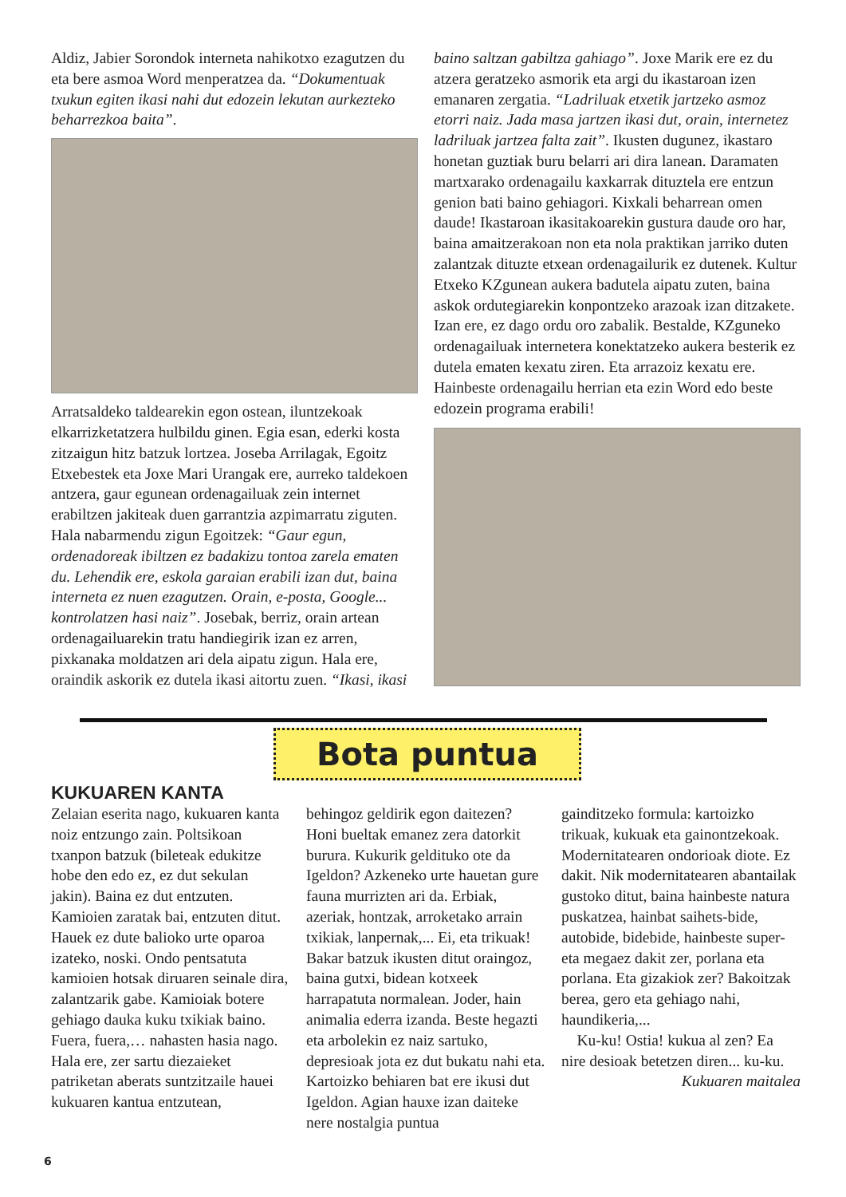Aldiz, Jabier Sorondok interneta nahikotxo ezagutzen du eta bere asmoa Word menperatzea da. “Dokumentuak txukun egiten ikasi nahi dut edozein lekutan aurkezteko beharrezkoa baita”.
Arratsaldeko taldearekin egon ostean, iluntzekoak elkarrizketatzera hulbildu ginen. Egia esan, ederki kosta zitzaigun hitz batzuk lortzea. Joseba Arrilagak, Egoitz Etxebestek eta Joxe Mari Urangak ere, aurreko taldekoen antzera, gaur egunean ordenagailuak zein internet erabiltzen jakiteak duen garrantzia azpimarratu ziguten. Hala nabarmendu zigun Egoitzek: “Gaur egun, ordenadoreak ibiltzen ez badakizu tontoa zarela ematen du. Lehendik ere, eskola garaian erabili izan dut, baina interneta ez nuen ezagutzen. Orain, e-posta, Google... kontrolatzen hasi naiz”. Josebak, berriz, orain artean ordenagailuarekin tratu handiegirik izan ez arren, pixkanaka moldatzen ari dela aipatu zigun. Hala ere, oraindik askorik ez dutela ikasi aitortu zuen. “Ikasi, ikasi
baino saltzan gabiltza gahiago”. Joxe Marik ere ez du atzera geratzeko asmorik eta argi du ikastaroan izen emanaren zergatia. “Ladriluak etxetik jartzeko asmoz etorri naiz. Jada masa jartzen ikasi dut, orain, internetez ladriluak jartzea falta zait”. Ikusten dugunez, ikastaro honetan guztiak buru belarri ari dira lanean. Daramaten martxarako ordenagailu kaxkarrak dituztela ere entzun genion bati baino gehiagori. Kixkali beharrean omen daude! Ikastaroan ikasitakoarekin gustura daude oro har, baina amaitzerakoan non eta nola praktikan jarriko duten zalantzak dituzte etxean ordenagailurik ez dutenek. Kultur Etxeko KZgunean aukera badutela aipatu zuten, baina askok ordutegiarekin konpontzeko arazoak izan ditzakete. Izan ere, ez dago ordu oro zabalik. Bestalde, KZguneko ordenagailuak internetera konektatzeko aukera besterik ez dutela ematen kexatu ziren. Eta arrazoiz kexatu ere. Hainbeste ordenagailu herrian eta ezin Word edo beste edozein programa erabili!
Bota puntua
KUKUAREN KANTA
Zelaian eserita nago, kukuaren kanta noiz entzungo zain. Poltsikoan txanpon batzuk (bileteak edukitze hobe den edo ez, ez dut sekulan jakin). Baina ez dut entzuten. Kamioien zaratak bai, entzuten ditut. Hauek ez dute balioko urte oparoa izateko, noski. Ondo pentsatuta kamioien hotsak diruaren seinale dira, zalantzarik gabe. Kamioiak botere gehiago dauka kuku txikiak baino. Fuera, fuera,… nahasten hasia nago.
Hala ere, zer sartu diezaieket patriketan aberats suntzitzaile hauei kukuaren kantua entzutean,
behingoz geldirik egon daitezen? Honi bueltak emanez zera datorkit burura. Kukurik geldituko ote da Igeldon? Azkeneko urte hauetan gure fauna murrizten ari da. Erbiak, azeriak, hontzak, arroketako arrain txikiak, lanpernak,... Ei, eta trikuak! Bakar batzuk ikusten ditut oraingoz, baina gutxi, bidean kotxeek harrapatuta normalean. Joder, hain animalia ederra izanda. Beste hegazti eta arbolekin ez naiz sartuko, depresioak jota ez dut bukatu nahi eta. Kartoizko behiaren bat ere ikusi dut Igeldon. Agian hauxe izan daiteke nere nostalgia puntua
gainditzeko formula: kartoizko trikuak, kukuak eta gainontzekoak.
Modernitatearen ondorioak diote. Ez dakit. Nik modernitatearen abantailak gustoko ditut, baina hainbeste natura puskatzea, hainbat saihets-bide, autobide, bidebide, hainbeste super- eta megaez dakit zer, porlana eta porlana. Eta gizakiok zer? Bakoitzak berea, gero eta gehiago nahi, haundikeria,...
Ku-ku! Ostia! kukua al zen? Ea nire desioak betetzen diren... ku-ku.
Kukuaren maitalea
6